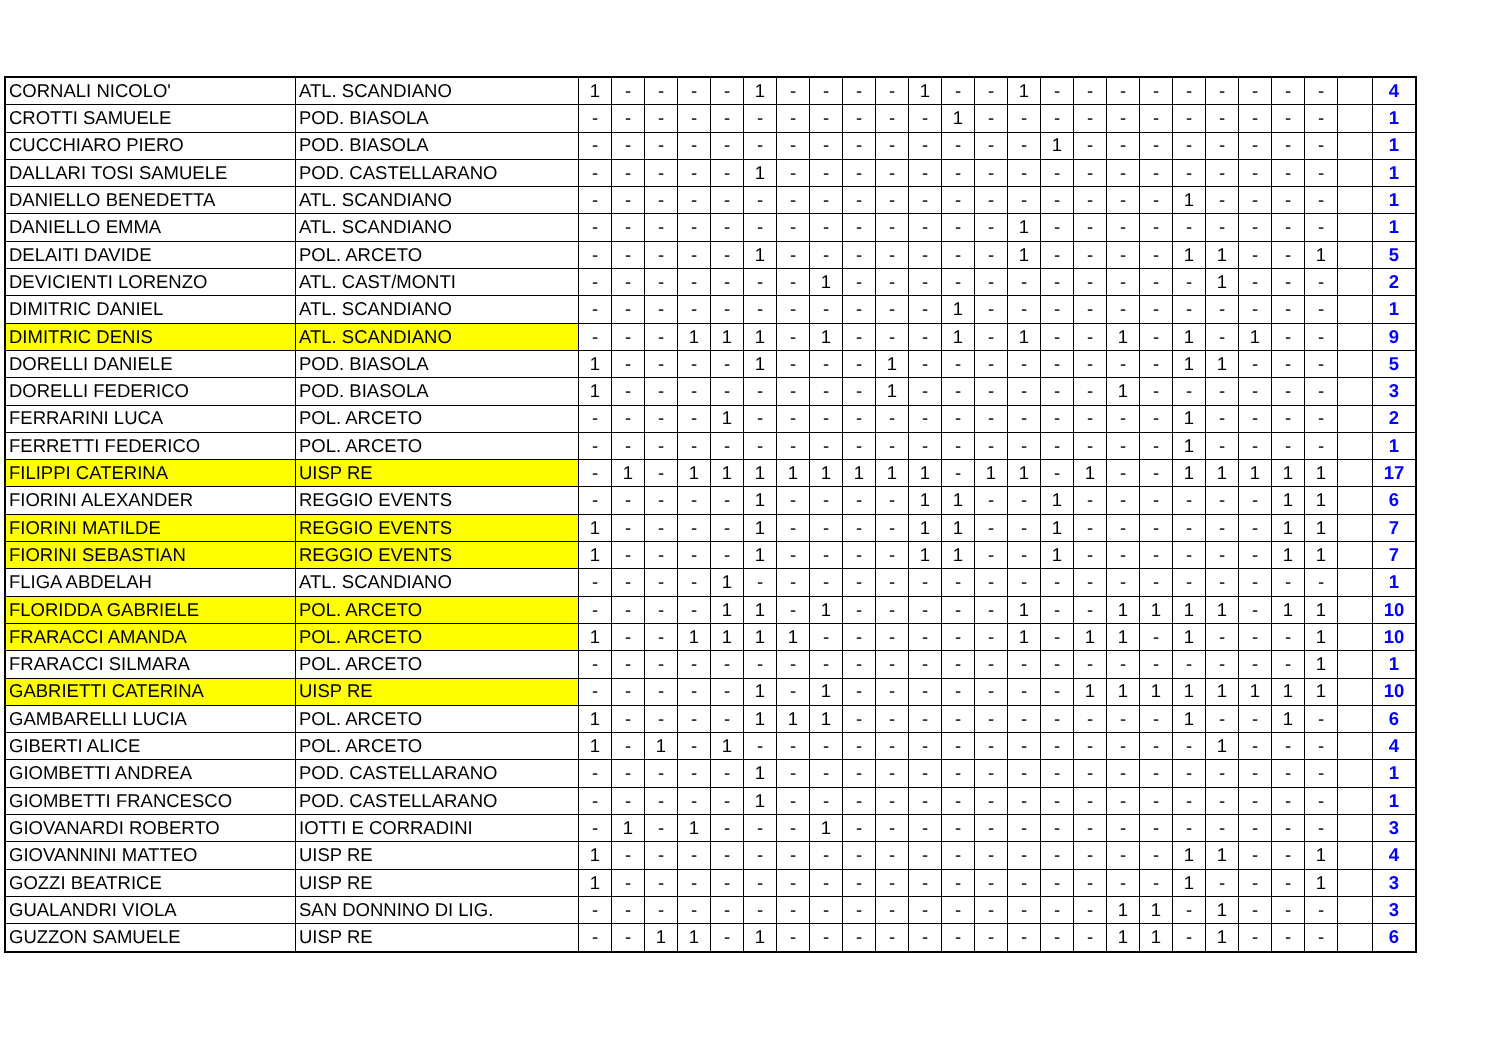| CORNALI NICOLO' | ATL. SCANDIANO | 1 | - | - | - | - | 1 | - | - | - | - | 1 | - | - | 1 | - | - | - | - | - | - | - | - | - | | 4 |
| CROTTI SAMUELE | POD. BIASOLA | - | - | - | - | - | - | - | - | - | - | - | 1 | - | - | - | - | - | - | - | - | - | - | - | | 1 |
| CUCCHIARO PIERO | POD. BIASOLA | - | - | - | - | - | - | - | - | - | - | - | - | - | - | 1 | - | - | - | - | - | - | - | - | | 1 |
| DALLARI TOSI SAMUELE | POD. CASTELLARANO | - | - | - | - | - | 1 | - | - | - | - | - | - | - | - | - | - | - | - | - | - | - | - | - | | 1 |
| DANIELLO BENEDETTA | ATL. SCANDIANO | - | - | - | - | - | - | - | - | - | - | - | - | - | - | - | - | - | - | 1 | - | - | - | - | | 1 |
| DANIELLO EMMA | ATL. SCANDIANO | - | - | - | - | - | - | - | - | - | - | - | - | - | 1 | - | - | - | - | - | - | - | - | - | | 1 |
| DELAITI DAVIDE | POL. ARCETO | - | - | - | - | - | 1 | - | - | - | - | - | - | - | 1 | - | - | - | - | 1 | 1 | - | - | 1 | | 5 |
| DEVICIENTI LORENZO | ATL. CAST/MONTI | - | - | - | - | - | - | - | 1 | - | - | - | - | - | - | - | - | - | - | - | 1 | - | - | - | | 2 |
| DIMITRIC DANIEL | ATL. SCANDIANO | - | - | - | - | - | - | - | - | - | - | - | 1 | - | - | - | - | - | - | - | - | - | - | - | | 1 |
| DIMITRIC DENIS | ATL. SCANDIANO | - | - | - | 1 | 1 | 1 | - | 1 | - | - | - | 1 | - | 1 | - | - | 1 | - | 1 | - | 1 | - | - | | 9 |
| DORELLI DANIELE | POD. BIASOLA | 1 | - | - | - | - | 1 | - | - | - | 1 | - | - | - | - | - | - | - | - | 1 | 1 | - | - | - | | 5 |
| DORELLI FEDERICO | POD. BIASOLA | 1 | - | - | - | - | - | - | - | - | 1 | - | - | - | - | - | - | 1 | - | - | - | - | - | - | | 3 |
| FERRARINI LUCA | POL. ARCETO | - | - | - | - | 1 | - | - | - | - | - | - | - | - | - | - | - | - | - | 1 | - | - | - | - | | 2 |
| FERRETTI FEDERICO | POL. ARCETO | - | - | - | - | - | - | - | - | - | - | - | - | - | - | - | - | - | - | 1 | - | - | - | - | | 1 |
| FILIPPI CATERINA | UISP RE | - | 1 | - | 1 | 1 | 1 | 1 | 1 | 1 | 1 | 1 | - | 1 | 1 | - | 1 | - | - | 1 | 1 | 1 | 1 | 1 | | 17 |
| FIORINI ALEXANDER | REGGIO EVENTS | - | - | - | - | - | 1 | - | - | - | - | 1 | 1 | - | - | 1 | - | - | - | - | - | - | 1 | 1 | | 6 |
| FIORINI MATILDE | REGGIO EVENTS | 1 | - | - | - | - | 1 | - | - | - | - | 1 | 1 | - | - | 1 | - | - | - | - | - | - | 1 | 1 | | 7 |
| FIORINI SEBASTIAN | REGGIO EVENTS | 1 | - | - | - | - | 1 | - | - | - | - | 1 | 1 | - | - | 1 | - | - | - | - | - | - | 1 | 1 | | 7 |
| FLIGA ABDELAH | ATL. SCANDIANO | - | - | - | - | 1 | - | - | - | - | - | - | - | - | - | - | - | - | - | - | - | - | - | - | | 1 |
| FLORIDDA GABRIELE | POL. ARCETO | - | - | - | - | 1 | 1 | - | 1 | - | - | - | - | - | 1 | - | - | 1 | 1 | 1 | 1 | - | 1 | 1 | | 10 |
| FRARACCI AMANDA | POL. ARCETO | 1 | - | - | 1 | 1 | 1 | 1 | - | - | - | - | - | - | 1 | - | 1 | 1 | - | 1 | - | - | - | 1 | | 10 |
| FRARACCI SILMARA | POL. ARCETO | - | - | - | - | - | - | - | - | - | - | - | - | - | - | - | - | - | - | - | - | - | - | 1 | | 1 |
| GABRIETTI CATERINA | UISP RE | - | - | - | - | - | 1 | - | 1 | - | - | - | - | - | - | - | 1 | 1 | 1 | 1 | 1 | 1 | 1 | 1 | | 10 |
| GAMBARELLI LUCIA | POL. ARCETO | 1 | - | - | - | - | 1 | 1 | 1 | - | - | - | - | - | - | - | - | - | - | 1 | - | - | 1 | - | | 6 |
| GIBERTI ALICE | POL. ARCETO | 1 | - | 1 | - | 1 | - | - | - | - | - | - | - | - | - | - | - | - | - | - | 1 | - | - | - | | 4 |
| GIOMBETTI ANDREA | POD. CASTELLARANO | - | - | - | - | - | 1 | - | - | - | - | - | - | - | - | - | - | - | - | - | - | - | - | - | | 1 |
| GIOMBETTI FRANCESCO | POD. CASTELLARANO | - | - | - | - | - | 1 | - | - | - | - | - | - | - | - | - | - | - | - | - | - | - | - | - | | 1 |
| GIOVANARDI ROBERTO | IOTTI E CORRADINI | - | 1 | - | 1 | - | - | - | 1 | - | - | - | - | - | - | - | - | - | - | - | - | - | - | - | | 3 |
| GIOVANNINI MATTEO | UISP RE | 1 | - | - | - | - | - | - | - | - | - | - | - | - | - | - | - | - | - | 1 | 1 | - | - | 1 | | 4 |
| GOZZI BEATRICE | UISP RE | 1 | - | - | - | - | - | - | - | - | - | - | - | - | - | - | - | - | - | 1 | - | - | - | 1 | | 3 |
| GUALANDRI VIOLA | SAN DONNINO DI LIG. | - | - | - | - | - | - | - | - | - | - | - | - | - | - | - | - | 1 | 1 | - | 1 | - | - | - | | 3 |
| GUZZON SAMUELE | UISP RE | - | - | 1 | 1 | - | 1 | - | - | - | - | - | - | - | - | - | - | 1 | 1 | - | 1 | - | - | - | | 6 |